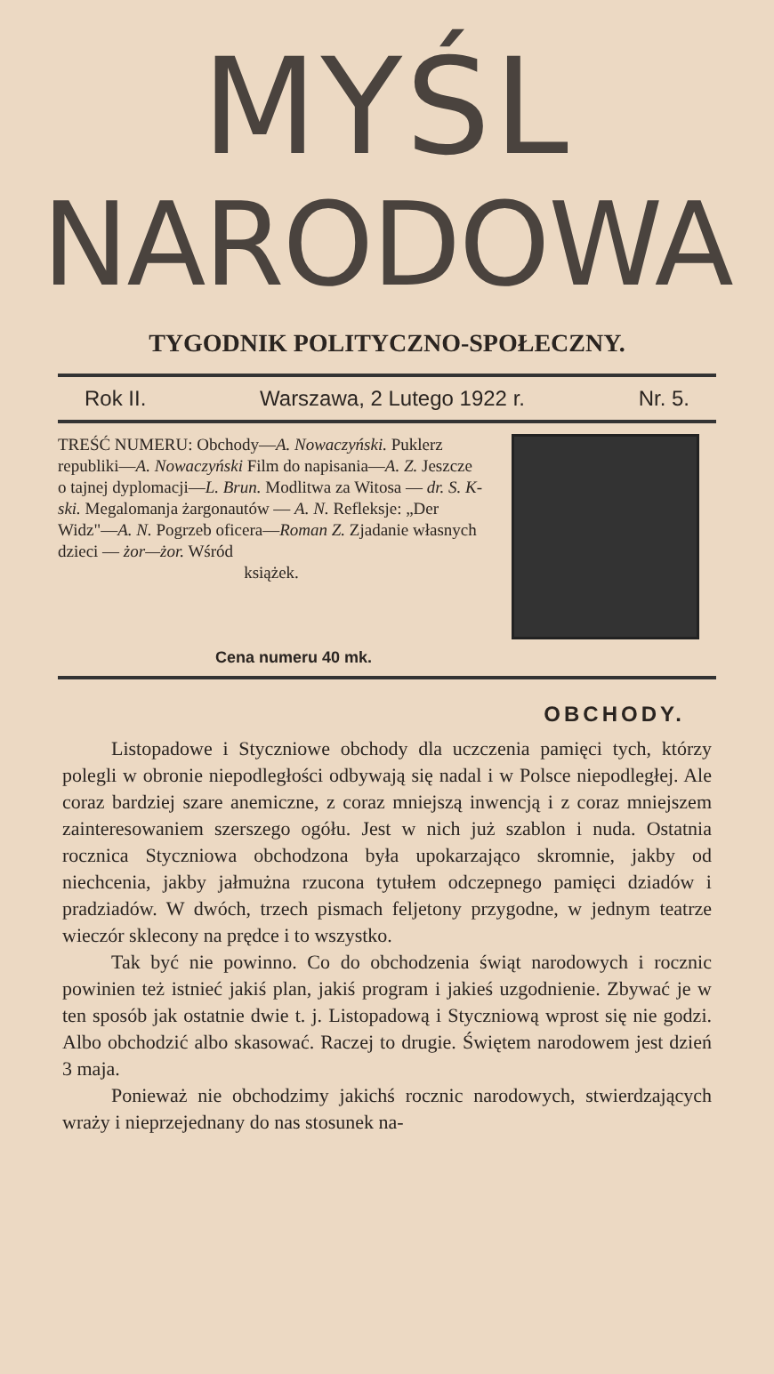MYŚL
NARODOWA
TYGODNIK POLITYCZNO-SPOŁECZNY.
Rok II. Warszawa, 2 Lutego 1922 r. Nr. 5.
TREŚĆ NUMERU: Obchody—A. Nowaczyński. Puklerz republiki—A. Nowaczyński Film do napisania—A. Z. Jeszcze o tajnej dyplomacji—L. Brun. Modlitwa za Witosa — dr. S. K-ski. Megalomanja żargonautów — A. N. Refleksje: „Der Widz"—A. N. Pogrzeb oficera—Roman Z. Zjadanie własnych dzieci — żor—żor. Wśród
książek.
Cena numeru 40 mk.
OBCHODY.
Listopadowe i Styczniowe obchody dla uczczenia pamięci tych, którzy polegli w obronie niepodległości odbywają się nadal i w Polsce niepodległej. Ale coraz bardziej szare anemiczne, z coraz mniejszą inwencją i z coraz mniejszem zainteresowaniem szerszego ogółu. Jest w nich już szablon i nuda. Ostatnia rocznica Styczniowa obchodzona była upokarzająco skromnie, jakby od niechcenia, jakby jałmużna rzucona tytułem odczepnego pamięci dziadów i pradziadów. W dwóch, trzech pismach feljetony przygodne, w jednym teatrze wieczór sklecony na prędce i to wszystko.
Tak być nie powinno. Co do obchodzenia świąt narodowych i rocznic powinien też istnieć jakiś plan, jakiś program i jakieś uzgodnienie. Zbywać je w ten sposób jak ostatnie dwie t. j. Listopadową i Styczniową wprost się nie godzi. Albo obchodzić albo skasować. Raczej to drugie. Świętem narodowem jest dzień 3 maja.
Ponieważ nie obchodzimy jakichś rocznic narodowych, stwierdzających wraży i nieprzejednany do nas stosunek na-